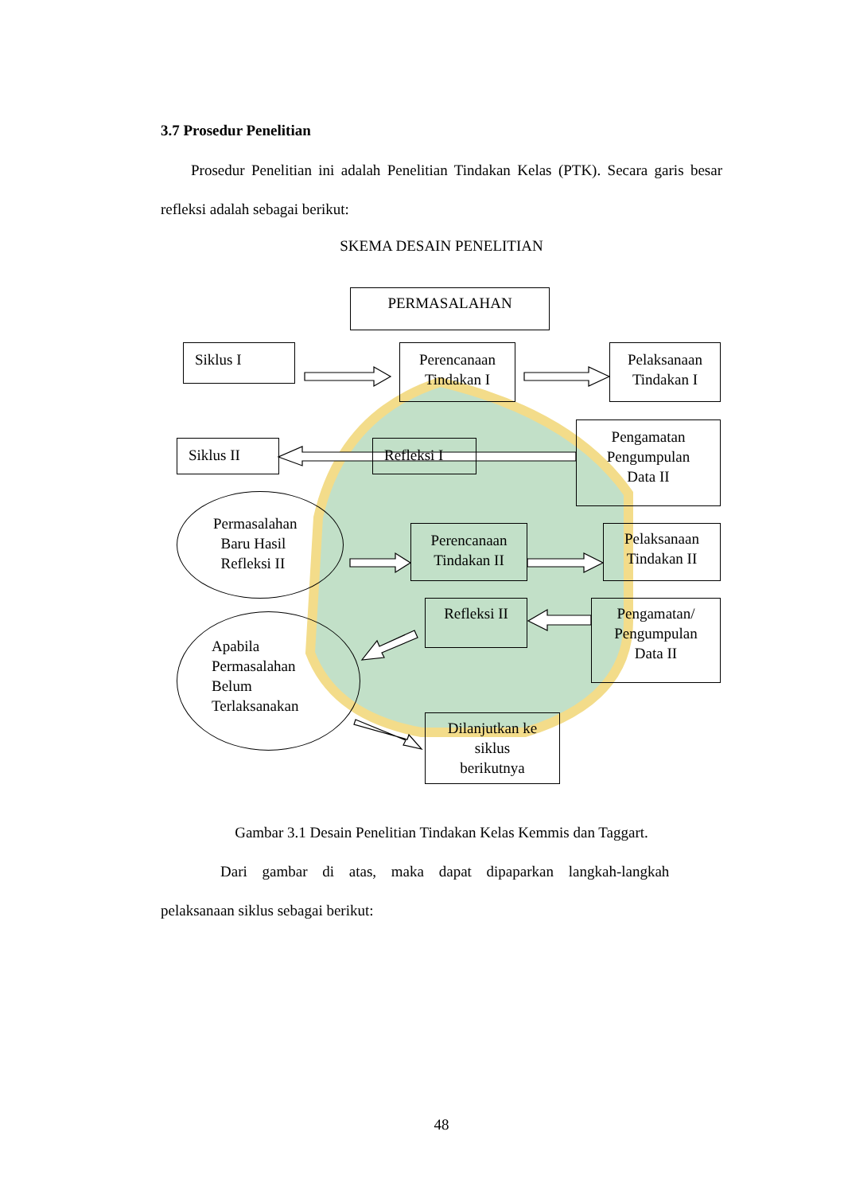3.7 Prosedur Penelitian
Prosedur Penelitian ini adalah Penelitian Tindakan Kelas (PTK). Secara garis besar refleksi adalah sebagai berikut:
SKEMA DESAIN PENELITIAN
PERMASALAHAN
Siklus I
Perencanaan
Tindakan I
Pelaksanaan
Tindakan I
Siklus II Refleksi I
Pengamatan
Pengumpulan
Data II
Permasalahan
Baru Hasil
Refleksi II
Perencanaan
Tindakan II
Pelaksanaan
Tindakan II
Refleksi II
Pengamatan/
Pengumpulan
Data II
Apabila
Permasalahan
Belum
Terlaksanakan
Dilanjutkan ke
siklus
berikutnya
Gambar 3.1 Desain Penelitian Tindakan Kelas Kemmis dan Taggart.
Dari gambar di atas, maka dapat dipaparkan langkah-langkah
pelaksanaan siklus sebagai berikut:
48